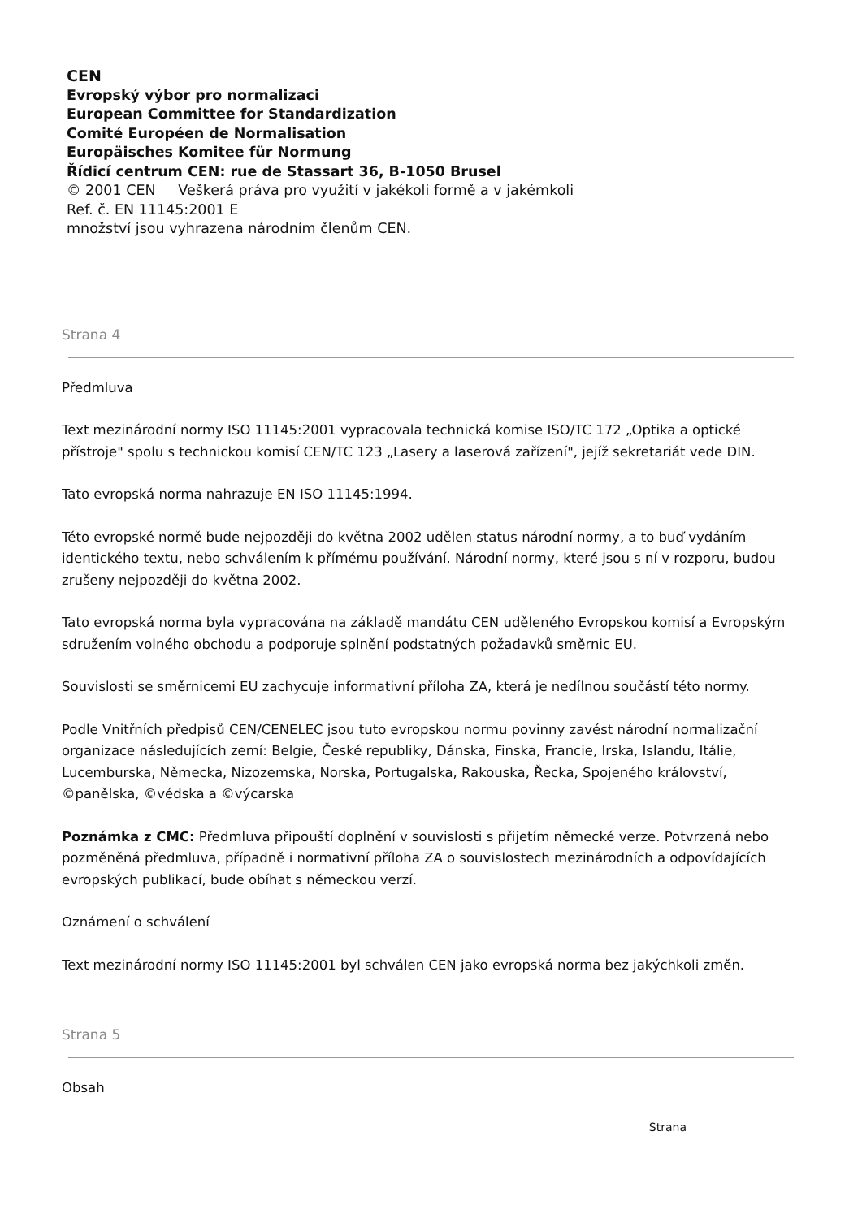CEN
Evropský výbor pro normalizaci
European Committee for Standardization
Comité Européen de Normalisation
Europäisches Komitee für Normung
Řídicí centrum CEN: rue de Stassart 36, B-1050 Brusel
© 2001 CEN Veškerá práva pro využití v jakékoli formě a v jakémkoli
Ref. č. EN 11145:2001 E
množství jsou vyhrazena národním členům CEN.
Strana 4
Předmluva
Text mezinárodní normy ISO 11145:2001 vypracovala technická komise ISO/TC 172 „Optika a optické přístroje" spolu s technickou komisí CEN/TC 123 „Lasery a laserová zařízení", jejíž sekretariát vede DIN.
Tato evropská norma nahrazuje EN ISO 11145:1994.
Této evropské normě bude nejpozději do května 2002 udělen status národní normy, a to buď vydáním identického textu, nebo schválením k přímému používání. Národní normy, které jsou s ní v rozporu, budou zrušeny nejpozději do května 2002.
Tato evropská norma byla vypracována na základě mandátu CEN uděleného Evropskou komisí a Evropským sdružením volného obchodu a podporuje splnění podstatných požadavků směrnic EU.
Souvislosti se směrnicemi EU zachycuje informativní příloha ZA, která je nedílnou součástí této normy.
Podle Vnitřních předpisů CEN/CENELEC jsou tuto evropskou normu povinny zavést národní normalizační organizace následujících zemí: Belgie, České republiky, Dánska, Finska, Francie, Irska, Islandu, Itálie, Lucemburska, Německa, Nizozemska, Norska, Portugalska, Rakouska, Řecka, Spojeného království, ©panělska, ©védska a ©výcarska
Poznámka z CMC: Předmluva připouští doplnění v souvislosti s přijetím německé verze. Potvrzená nebo pozměněná předmluva, případně i normativní příloha ZA o souvislostech mezinárodních a odpovídajících evropských publikací, bude obíhat s německou verzí.
Oznámení o schválení
Text mezinárodní normy ISO 11145:2001 byl schválen CEN jako evropská norma bez jakýchkoli změn.
Strana 5
Obsah
Strana